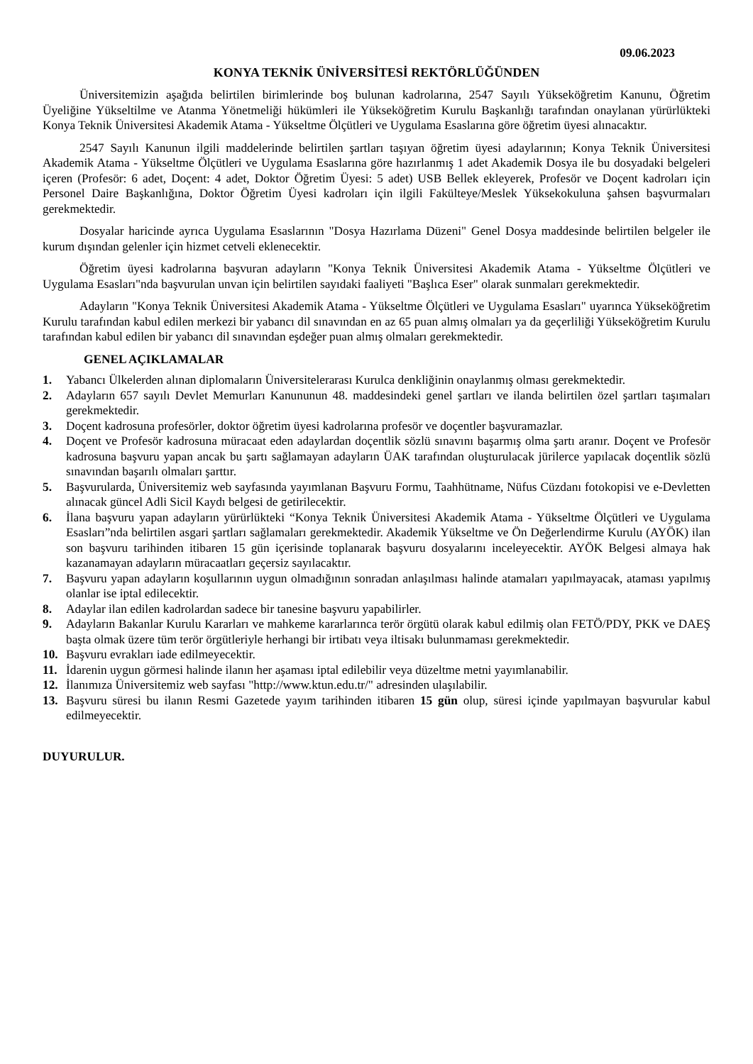09.06.2023
KONYA TEKNİK ÜNİVERSİTESİ REKTÖRLÜĞÜNDEN
Üniversitemizin aşağıda belirtilen birimlerinde boş bulunan kadrolarına, 2547 Sayılı Yükseköğretim Kanunu, Öğretim Üyeliğine Yükseltilme ve Atanma Yönetmeliği hükümleri ile Yükseköğretim Kurulu Başkanlığı tarafından onaylanan yürürlükteki Konya Teknik Üniversitesi Akademik Atama - Yükseltme Ölçütleri ve Uygulama Esaslarına göre öğretim üyesi alınacaktır.
2547 Sayılı Kanunun ilgili maddelerinde belirtilen şartları taşıyan öğretim üyesi adaylarının; Konya Teknik Üniversitesi Akademik Atama - Yükseltme Ölçütleri ve Uygulama Esaslarına göre hazırlanmış 1 adet Akademik Dosya ile bu dosyadaki belgeleri içeren (Profesör: 6 adet, Doçent: 4 adet, Doktor Öğretim Üyesi: 5 adet) USB Bellek ekleyerek, Profesör ve Doçent kadroları için Personel Daire Başkanlığına, Doktor Öğretim Üyesi kadroları için ilgili Fakülteye/Meslek Yüksekokuluna şahsen başvurmaları gerekmektedir.
Dosyalar haricinde ayrıca Uygulama Esaslarının "Dosya Hazırlama Düzeni" Genel Dosya maddesinde belirtilen belgeler ile kurum dışından gelenler için hizmet cetveli eklenecektir.
Öğretim üyesi kadrolarına başvuran adayların "Konya Teknik Üniversitesi Akademik Atama - Yükseltme Ölçütleri ve Uygulama Esasları"nda başvurulan unvan için belirtilen sayıdaki faaliyeti "Başlıca Eser" olarak sunmaları gerekmektedir.
Adayların "Konya Teknik Üniversitesi Akademik Atama - Yükseltme Ölçütleri ve Uygulama Esasları" uyarınca Yükseköğretim Kurulu tarafından kabul edilen merkezi bir yabancı dil sınavından en az 65 puan almış olmaları ya da geçerliliği Yükseköğretim Kurulu tarafından kabul edilen bir yabancı dil sınavından eşdeğer puan almış olmaları gerekmektedir.
GENEL AÇIKLAMALAR
1. Yabancı Ülkelerden alınan diplomaların Üniversitelerarası Kurulca denkliğinin onaylanmış olması gerekmektedir.
2. Adayların 657 sayılı Devlet Memurları Kanununun 48. maddesindeki genel şartları ve ilanda belirtilen özel şartları taşımaları gerekmektedir.
3. Doçent kadrosuna profesörler, doktor öğretim üyesi kadrolarına profesör ve doçentler başvuramazlar.
4. Doçent ve Profesör kadrosuna müracaat eden adaylardan doçentlik sözlü sınavını başarmış olma şartı aranır. Doçent ve Profesör kadrosuna başvuru yapan ancak bu şartı sağlamayan adayların ÜAK tarafından oluşturulacak jürilerce yapılacak doçentlik sözlü sınavından başarılı olmaları şarttır.
5. Başvurularda, Üniversitemiz web sayfasında yayımlanan Başvuru Formu, Taahhütname, Nüfus Cüzdanı fotokopisi ve e-Devletten alınacak güncel Adli Sicil Kaydı belgesi de getirilecektir.
6. İlana başvuru yapan adayların yürürlükteki “Konya Teknik Üniversitesi Akademik Atama - Yükseltme Ölçütleri ve Uygulama Esasları”nda belirtilen asgari şartları sağlamaları gerekmektedir. Akademik Yükseltme ve Ön Değerlendirme Kurulu (AYÖK) ilan son başvuru tarihinden itibaren 15 gün içerisinde toplanarak başvuru dosyalarını inceleyecektir. AYÖK Belgesi almaya hak kazanamayan adayların müracaatları geçersiz sayılacaktır.
7. Başvuru yapan adayların koşullarının uygun olmadığının sonradan anlaşılması halinde atamaları yapılmayacak, ataması yapılmış olanlar ise iptal edilecektir.
8. Adaylar ilan edilen kadrolardan sadece bir tanesine başvuru yapabilirler.
9. Adayların Bakanlar Kurulu Kararları ve mahkeme kararlarınca terör örgütü olarak kabul edilmiş olan FETÖ/PDY, PKK ve DAEŞ başta olmak üzere tüm terör örgütleriyle herhangi bir irtibatı veya iltisakı bulunmaması gerekmektedir.
10. Başvuru evrakları iade edilmeyecektir.
11. İdarenin uygun görmesi halinde ilanın her aşaması iptal edilebilir veya düzeltme metni yayımlanabilir.
12. İlanımıza Üniversitemiz web sayfası "http://www.ktun.edu.tr/" adresinden ulaşılabilir.
13. Başvuru süresi bu ilanın Resmi Gazetede yayım tarihinden itibaren 15 gün olup, süresi içinde yapılmayan başvurular kabul edilmeyecektir.
DUYURULUR.